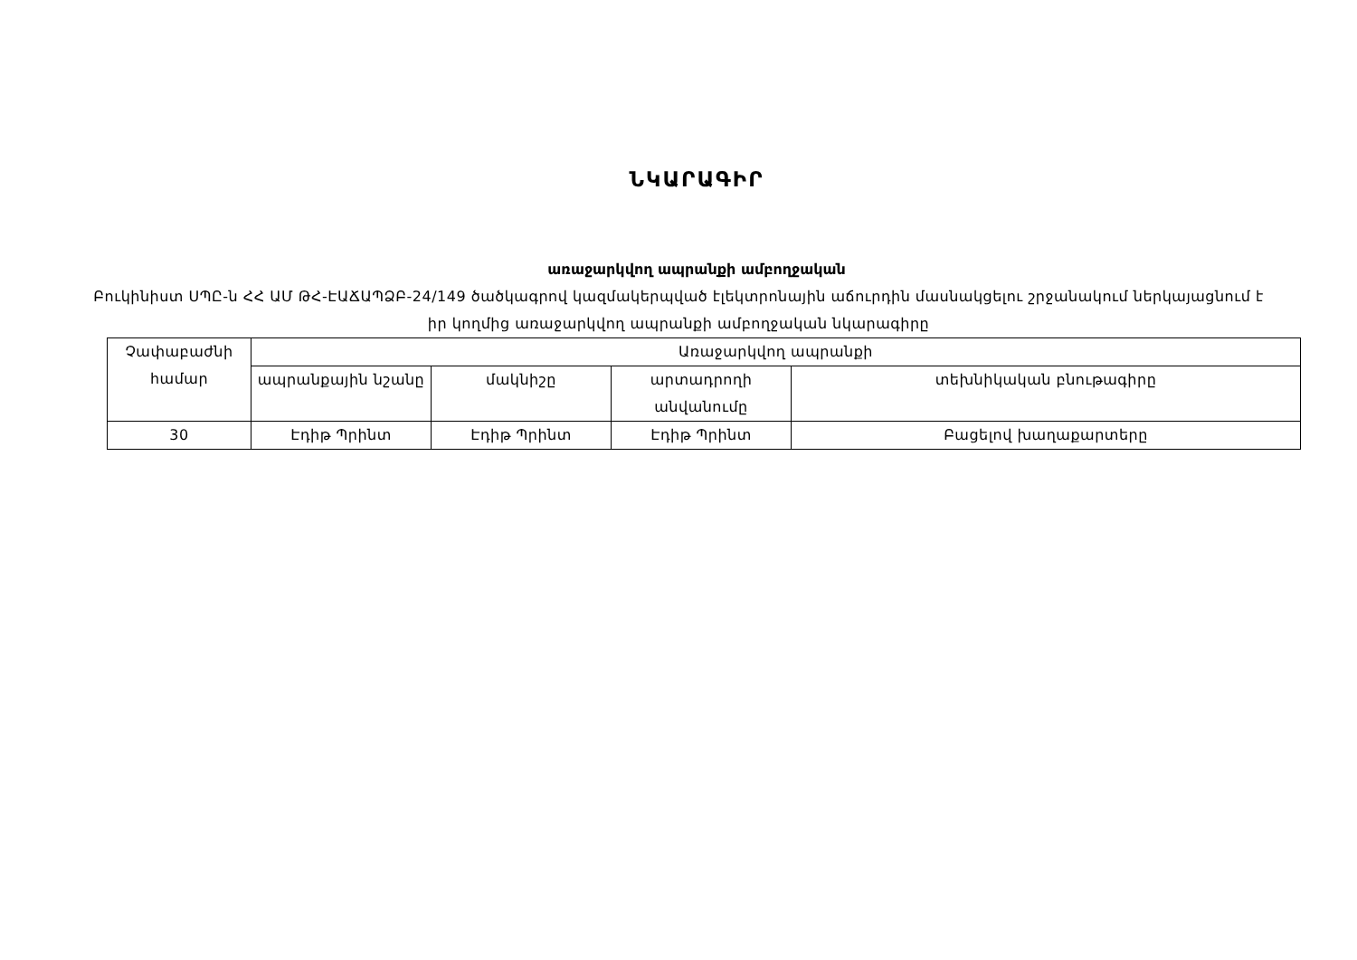ՆԿԱՐԱԳԻՐ
առաջարկվող ապրանքի ամբողջական
Բուկինիստ ՍՊԸ-ն ՀՀ ԱՄ ԹՀ-ԷԱՃԱՊՁԲ-24/149 ծածկագրով կազմակերպված էլեկտրոնային աճուրդին մասնակցելու շրջանակում ներկայացնում է իր կողմից առաջարկվող ապրանքի ամբողջական նկարագիրը
| Չափաբաժնի համար | Առաջարկվող ապրանքի | | | |
| --- | --- | --- | --- | --- |
| | ապրանքային նշանը | մակնիշը | արտադրողի անվանումը | տեխնիկական բնութագիրը |
| 30 | Էդիթ Պրինտ | Էդիթ Պրինտ | Էդիթ Պրինտ | Բացելով խաղաքարտերը |